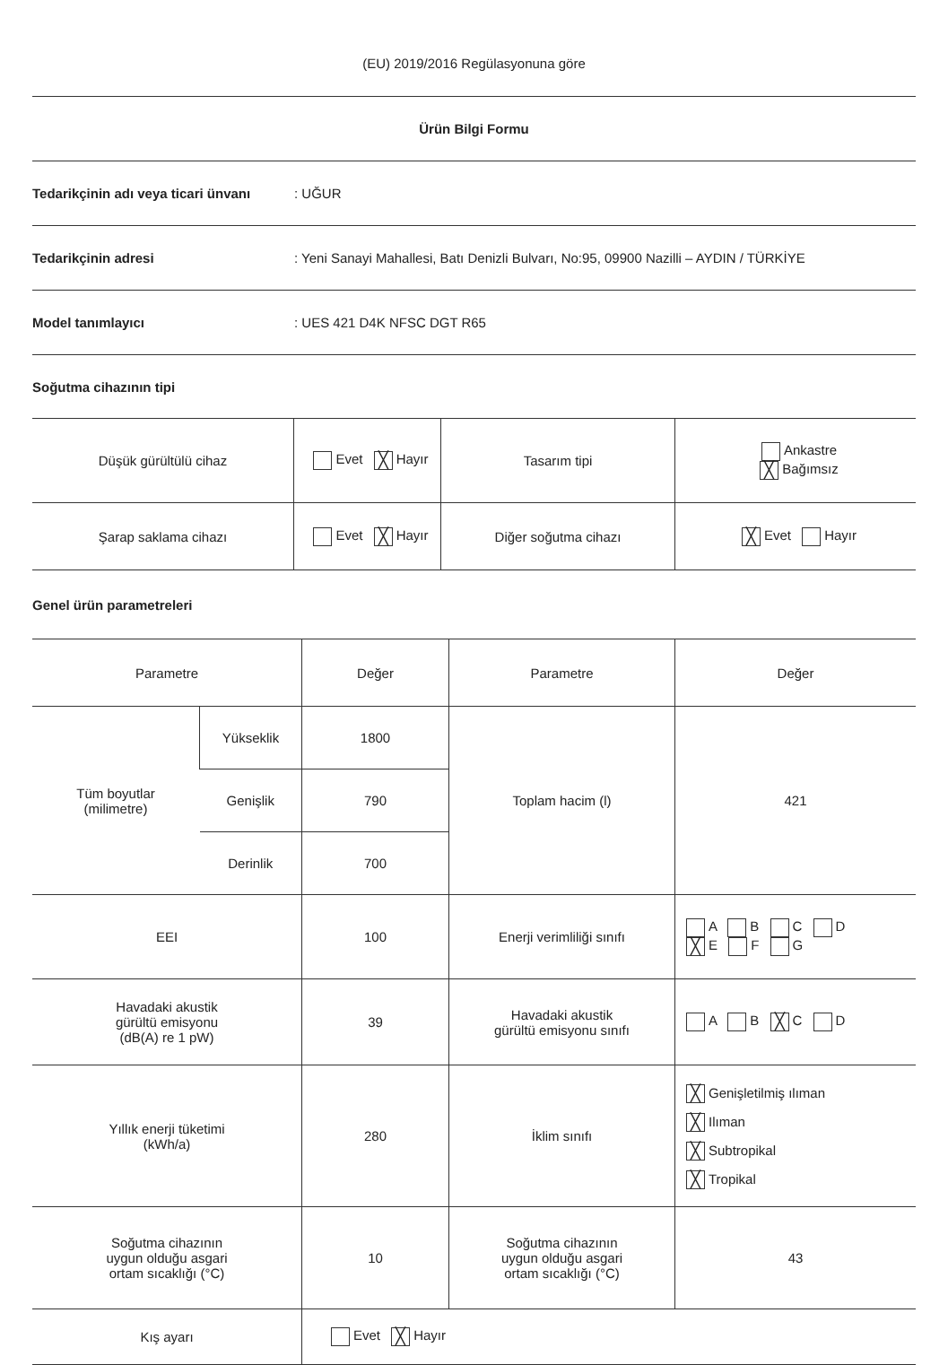(EU) 2019/2016 Regülasyonuna göre
Ürün Bilgi Formu
Tedarikçinin adı veya ticari ünvanı: UĞUR
Tedarikçinin adresi: Yeni Sanayi Mahallesi, Batı Denizli Bulvarı, No:95, 09900 Nazilli – AYDIN / TÜRKİYE
Model tanımlayıcı: UES 421 D4K NFSC DGT R65
Soğutma cihazının tipi
| Düşük gürültülü cihaz | Evet ╳ Hayır | Tasarım tipi | Ankastre ╳ Bağımsız |
| Şarap saklama cihazı | Evet ╳ Hayır | Diğer soğutma cihazı | ╳ Evet Hayır |
Genel ürün parametreleri
| Parametre | | Değer | Parametre | Değer |
| Tüm boyutlar (milimetre) | Yükseklik | 1800 | Toplam hacim (l) | 421 |
| | Genişlik | 790 | | |
| | Derinlik | 700 | | |
| EEI | | 100 | Enerji verimliliği sınıfı | A B C D ╳ E F G |
| Havadaki akustik gürültü emisyonu (dB(A) re 1 pW) | | 39 | Havadaki akustik gürültü emisyonu sınıfı | A B ╳ C D |
| Yıllık enerji tüketimi (kWh/a) | | 280 | İklim sınıfı | ╳ Genişletilmiş ılıman ╳ Ilıman ╳ Subtropikal ╳ Tropikal |
| Soğutma cihazının uygun olduğu asgari ortam sıcaklığı (°C) | | 10 | Soğutma cihazının uygun olduğu asgari ortam sıcaklığı (°C) | 43 |
| Kış ayarı | | Evet ╳ Hayır | | |